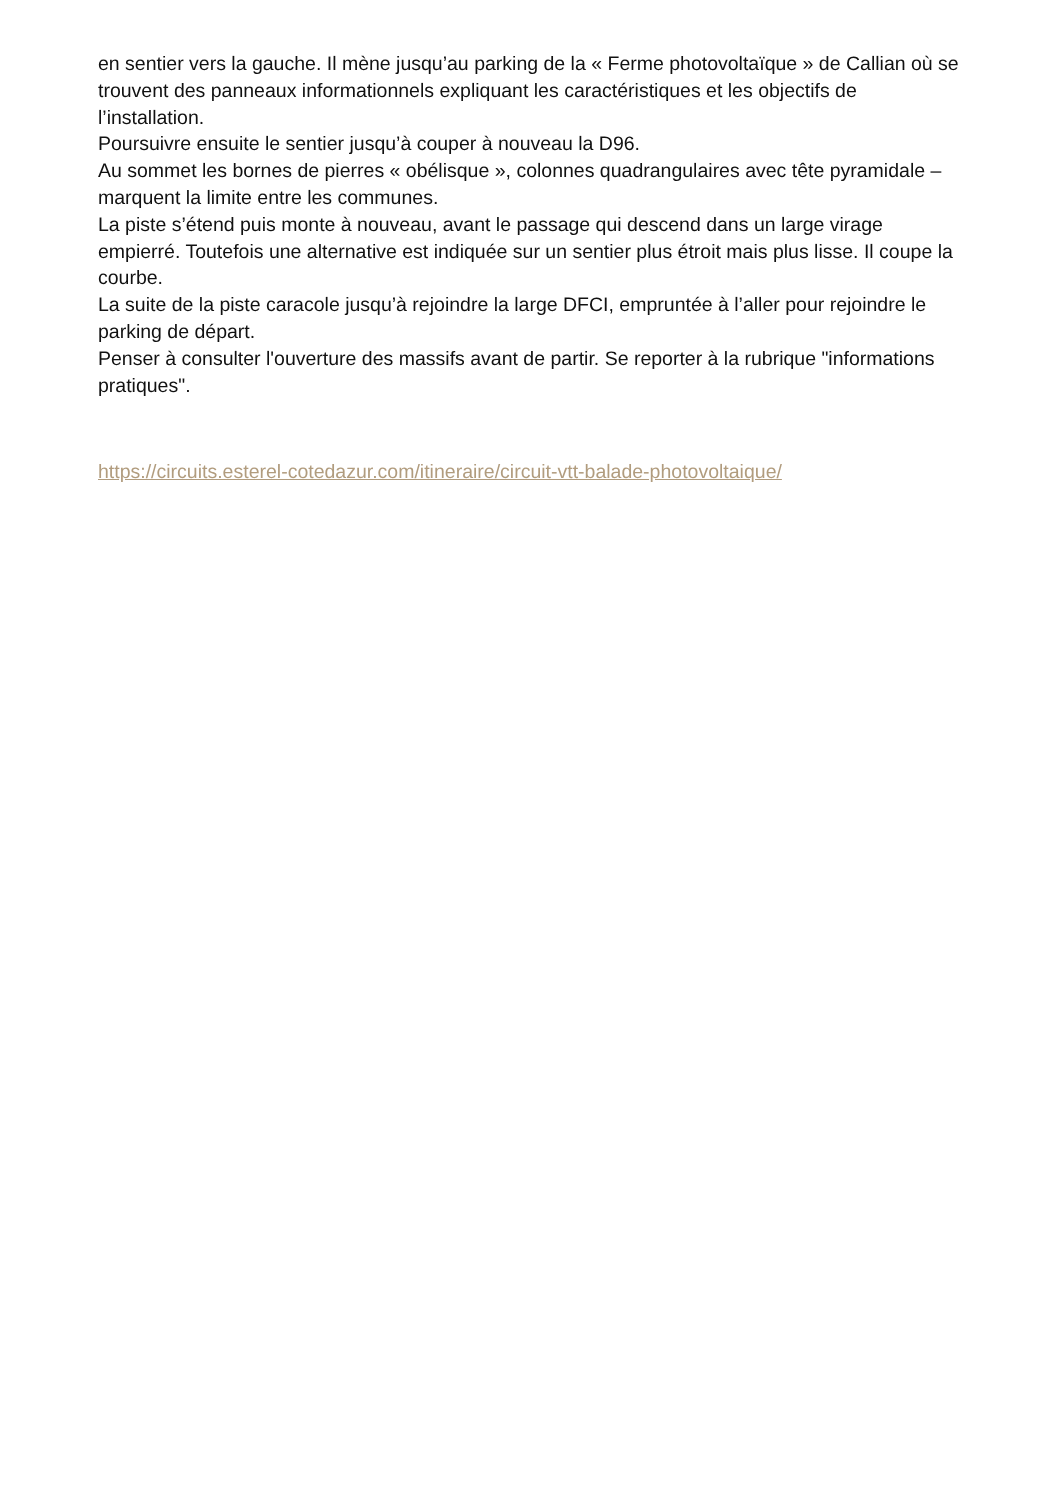en sentier vers la gauche. Il mène jusqu’au parking de la « Ferme photovoltaïque » de Callian où se trouvent des panneaux informationnels expliquant les caractéristiques et les objectifs de l’installation.
Poursuivre ensuite le sentier jusqu’à couper à nouveau la D96.
Au sommet les bornes de pierres « obélisque », colonnes quadrangulaires avec tête pyramidale – marquent la limite entre les communes.
La piste s’étend puis monte à nouveau, avant le passage qui descend dans un large virage empierré. Toutefois une alternative est indiquée sur un sentier plus étroit mais plus lisse. Il coupe la courbe.
La suite de la piste caracole jusqu’à rejoindre la large DFCI, empruntée à l’aller pour rejoindre le parking de départ.
Penser à consulter l'ouverture des massifs avant de partir. Se reporter à la rubrique "informations pratiques".
https://circuits.esterel-cotedazur.com/itineraire/circuit-vtt-balade-photovoltaique/